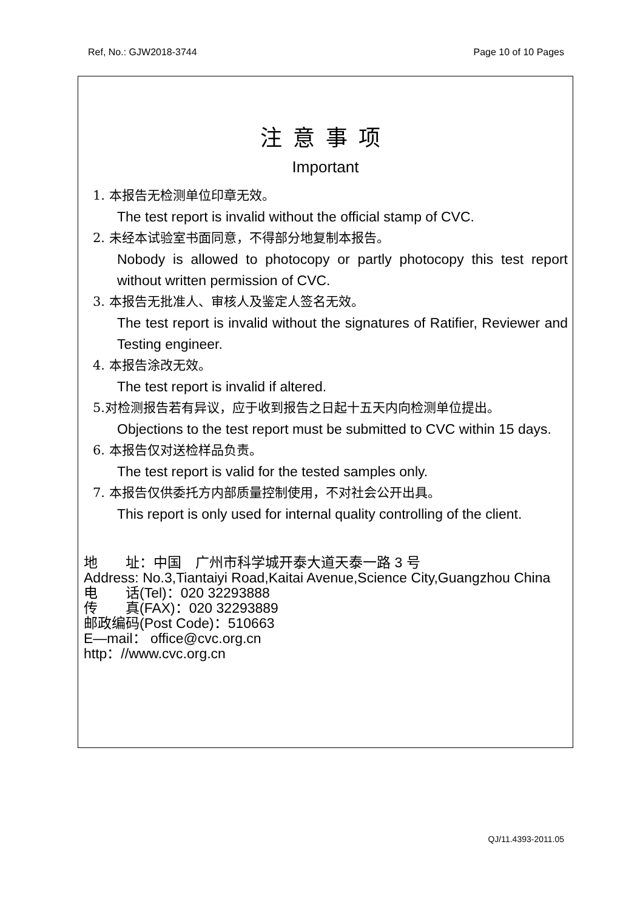Ref, No.: GJW2018-3744 Page 10 of 10 Pages
注意事项
Important
1. 本报告无检测单位印章无效。
The test report is invalid without the official stamp of CVC.
2. 未经本试验室书面同意，不得部分地复制本报告。
Nobody is allowed to photocopy or partly photocopy this test report without written permission of CVC.
3. 本报告无批准人、审核人及鉴定人签名无效。
The test report is invalid without the signatures of Ratifier, Reviewer and Testing engineer.
4. 本报告涂改无效。
The test report is invalid if altered.
5.对检测报告若有异议，应于收到报告之日起十五天内向检测单位提出。
Objections to the test report must be submitted to CVC within 15 days.
6. 本报告仅对送检样品负责。
The test report is valid for the tested samples only.
7. 本报告仅供委托方内部质量控制使用，不对社会公开出具。
This report is only used for internal quality controlling of the client.
地　　址：中国　广州市科学城开泰大道天泰一路 3 号
Address: No.3,Tiantaiyi Road,Kaitai Avenue,Science City,Guangzhou China
电　　话(Tel)：020 32293888
传　　真(FAX)：020 32293889
邮政编码(Post Code)：510663
E—mail： office@cvc.org.cn
http：//www.cvc.org.cn
QJ/11.4393-2011.05